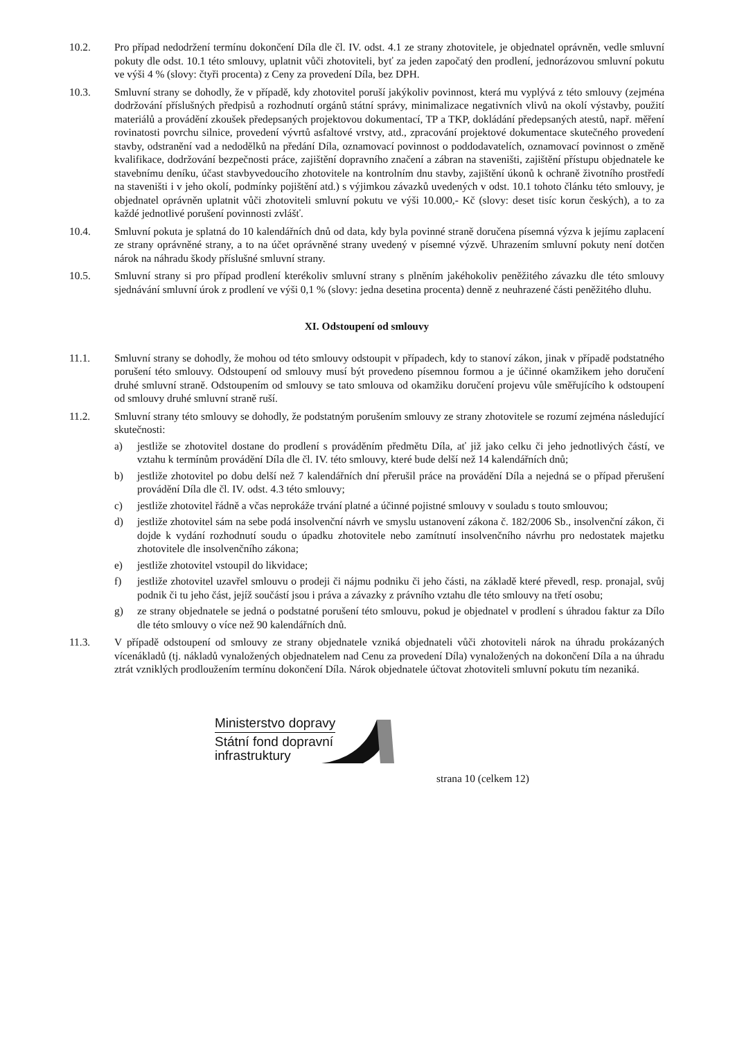10.2. Pro případ nedodržení termínu dokončení Díla dle čl. IV. odst. 4.1 ze strany zhotovitele, je objednatel oprávněn, vedle smluvní pokuty dle odst. 10.1 této smlouvy, uplatnit vůči zhotoviteli, byť za jeden započatý den prodlení, jednorázovou smluvní pokutu ve výši 4 % (slovy: čtyři procenta) z Ceny za provedení Díla, bez DPH.
10.3. Smluvní strany se dohodly, že v případě, kdy zhotovitel poruší jakýkoliv povinnost, která mu vyplývá z této smlouvy (zejména dodržování příslušných předpisů a rozhodnutí orgánů státní správy, minimalizace negativních vlivů na okolí výstavby, použití materiálů a provádění zkoušek předepsaných projektovou dokumentací, TP a TKP, dokládání předepsaných atestů, např. měření rovinatosti povrchu silnice, provedení vývrtů asfaltové vrstvy, atd., zpracování projektové dokumentace skutečného provedení stavby, odstranění vad a nedodělků na předání Díla, oznamovací povinnost o poddodavatelích, oznamovací povinnost o změně kvalifikace, dodržování bezpečnosti práce, zajištění dopravního značení a zábran na staveništi, zajištění přístupu objednatele ke stavebnímu deníku, účast stavbyvedoucího zhotovitele na kontrolním dnu stavby, zajištění úkonů k ochraně životního prostředí na staveništi i v jeho okolí, podmínky pojištění atd.) s výjimkou závazků uvedených v odst. 10.1 tohoto článku této smlouvy, je objednatel oprávněn uplatnit vůči zhotoviteli smluvní pokutu ve výši 10.000,- Kč (slovy: deset tisíc korun českých), a to za každé jednotlivé porušení povinnosti zvlášť.
10.4. Smluvní pokuta je splatná do 10 kalendářních dnů od data, kdy byla povinné straně doručena písemná výzva k jejímu zaplacení ze strany oprávněné strany, a to na účet oprávněné strany uvedený v písemné výzvě. Uhrazením smluvní pokuty není dotčen nárok na náhradu škody příslušné smluvní strany.
10.5. Smluvní strany si pro případ prodlení kterékoliv smluvní strany s plněním jakéhokoliv peněžitého závazku dle této smlouvy sjednávání smluvní úrok z prodlení ve výši 0,1 % (slovy: jedna desetina procenta) denně z neuhrazené části peněžitého dluhu.
XI. Odstoupení od smlouvy
11.1. Smluvní strany se dohodly, že mohou od této smlouvy odstoupit v případech, kdy to stanoví zákon, jinak v případě podstatného porušení této smlouvy. Odstoupení od smlouvy musí být provedeno písemnou formou a je účinné okamžikem jeho doručení druhé smluvní straně. Odstoupením od smlouvy se tato smlouva od okamžiku doručení projevu vůle směřujícího k odstoupení od smlouvy druhé smluvní straně ruší.
11.2. Smluvní strany této smlouvy se dohodly, že podstatným porušením smlouvy ze strany zhotovitele se rozumí zejména následující skutečnosti:
a) jestliže se zhotovitel dostane do prodlení s prováděním předmětu Díla, ať již jako celku či jeho jednotlivých částí, ve vztahu k termínům provádění Díla dle čl. IV. této smlouvy, které bude delší než 14 kalendářních dnů;
b) jestliže zhotovitel po dobu delší než 7 kalendářních dní přerušil práce na provádění Díla a nejedná se o případ přerušení provádění Díla dle čl. IV. odst. 4.3 této smlouvy;
c) jestliže zhotovitel řádně a včas neprokáže trvání platné a účinné pojistné smlouvy v souladu s touto smlouvou;
d) jestliže zhotovitel sám na sebe podá insolvenční návrh ve smyslu ustanovení zákona č. 182/2006 Sb., insolvenční zákon, či dojde k vydání rozhodnutí soudu o úpadku zhotovitele nebo zamítnutí insolvenčního návrhu pro nedostatek majetku zhotovitele dle insolvenčního zákona;
e) jestliže zhotovitel vstoupil do likvidace;
f) jestliže zhotovitel uzavřel smlouvu o prodeji či nájmu podniku či jeho části, na základě které převedl, resp. pronajal, svůj podnik či tu jeho část, jejíž součástí jsou i práva a závazky z právního vztahu dle této smlouvy na třetí osobu;
g) ze strany objednatele se jedná o podstatné porušení této smlouvu, pokud je objednatel v prodlení s úhradou faktur za Dílo dle této smlouvy o více než 90 kalendářních dnů.
11.3. V případě odstoupení od smlouvy ze strany objednatele vzniká objednateli vůči zhotoviteli nárok na úhradu prokázaných vícenákladů (tj. nákladů vynaložených objednatelem nad Cenu za provedení Díla) vynaložených na dokončení Díla a na úhradu ztrát vzniklých prodloužením termínu dokončení Díla. Nárok objednatele účtovat zhotoviteli smluvní pokutu tím nezaniká.
Ministerstvo dopravy
Státní fond dopravní
infrastruktury
strana 10 (celkem 12)